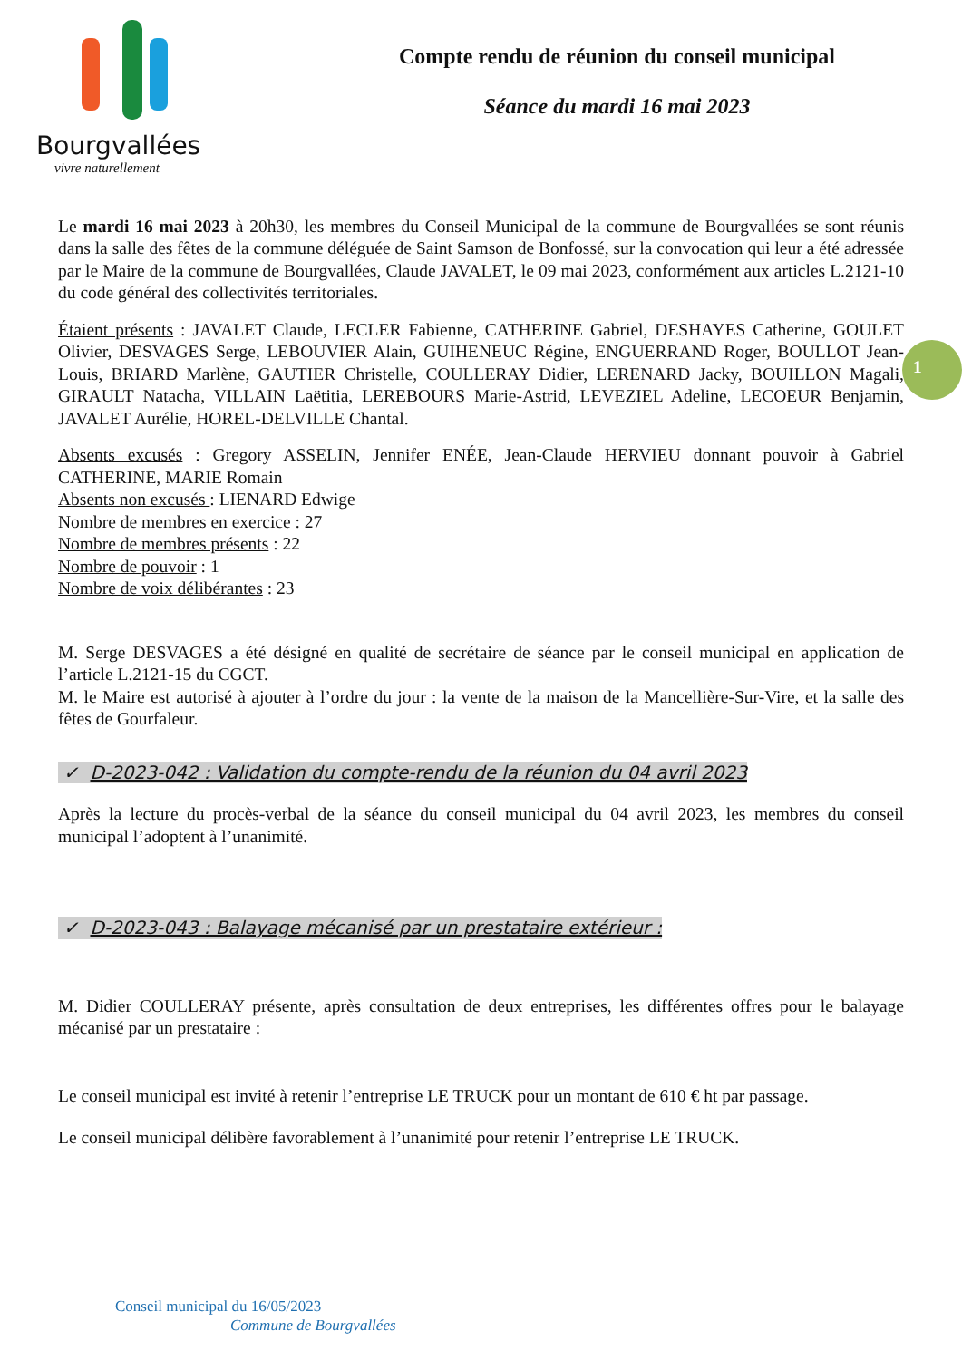Bourgvallées
vivre naturellement
Compte rendu de réunion du conseil municipal
Séance du mardi 16 mai 2023
Le mardi 16 mai 2023 à 20h30, les membres du Conseil Municipal de la commune de Bourgvallées se sont réunis dans la salle des fêtes de la commune déléguée de Saint Samson de Bonfossé, sur la convocation qui leur a été adressée par le Maire de la commune de Bourgvallées, Claude JAVALET, le 09 mai 2023, conformément aux articles L.2121-10 du code général des collectivités territoriales.
Étaient présents : JAVALET Claude, LECLER Fabienne, CATHERINE Gabriel, DESHAYES Catherine, GOULET Olivier, DESVAGES Serge, LEBOUVIER Alain, GUIHENEUC Régine, ENGUERRAND Roger, BOULLOT Jean-Louis, BRIARD Marlène, GAUTIER Christelle, COULLERAY Didier, LERENARD Jacky, BOUILLON Magali, GIRAULT Natacha, VILLAIN Laëtitia, LEREBOURS Marie-Astrid, LEVEZIEL Adeline, LECOEUR Benjamin, JAVALET Aurélie, HOREL-DELVILLE Chantal.
Absents excusés : Gregory ASSELIN, Jennifer ENÉE, Jean-Claude HERVIEU donnant pouvoir à Gabriel CATHERINE, MARIE Romain
Absents non excusés : LIENARD Edwige
Nombre de membres en exercice : 27
Nombre de membres présents : 22
Nombre de pouvoir : 1
Nombre de voix délibérantes : 23
M. Serge DESVAGES a été désigné en qualité de secrétaire de séance par le conseil municipal en application de l’article L.2121-15 du CGCT.
M. le Maire est autorisé à ajouter à l’ordre du jour : la vente de la maison de la Mancellière-Sur-Vire, et la salle des fêtes de Gourfaleur.
✓ D-2023-042 : Validation du compte-rendu de la réunion du 04 avril 2023
Après la lecture du procès-verbal de la séance du conseil municipal du 04 avril 2023, les membres du conseil municipal l’adoptent à l’unanimité.
✓ D-2023-043 : Balayage mécanisé par un prestataire extérieur :
M. Didier COULLERAY présente, après consultation de deux entreprises, les différentes offres pour le balayage mécanisé par un prestataire :
Le conseil municipal est invité à retenir l’entreprise LE TRUCK pour un montant de 610 € ht par passage.
Le conseil municipal délibère favorablement à l’unanimité pour retenir l’entreprise LE TRUCK.
1
Conseil municipal du 16/05/2023
Commune de Bourgvallées